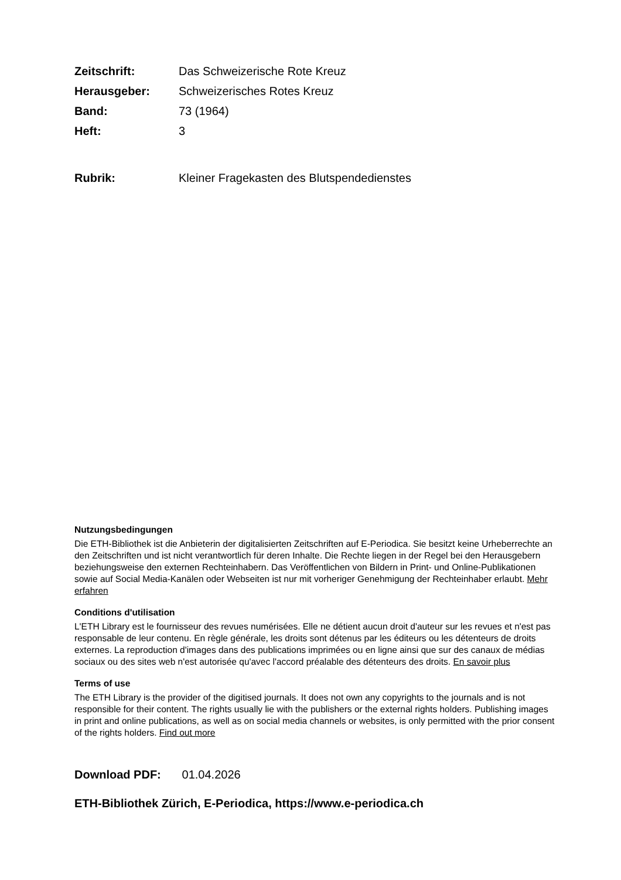Zeitschrift: Das Schweizerische Rote Kreuz Herausgeber: Schweizerisches Rotes Kreuz Band: 73 (1964) Heft: 3
Rubrik: Kleiner Fragekasten des Blutspendedienstes
Nutzungsbedingungen
Die ETH-Bibliothek ist die Anbieterin der digitalisierten Zeitschriften auf E-Periodica. Sie besitzt keine Urheberrechte an den Zeitschriften und ist nicht verantwortlich für deren Inhalte. Die Rechte liegen in der Regel bei den Herausgebern beziehungsweise den externen Rechteinhabern. Das Veröffentlichen von Bildern in Print- und Online-Publikationen sowie auf Social Media-Kanälen oder Webseiten ist nur mit vorheriger Genehmigung der Rechteinhaber erlaubt. Mehr erfahren
Conditions d'utilisation
L'ETH Library est le fournisseur des revues numérisées. Elle ne détient aucun droit d'auteur sur les revues et n'est pas responsable de leur contenu. En règle générale, les droits sont détenus par les éditeurs ou les détenteurs de droits externes. La reproduction d'images dans des publications imprimées ou en ligne ainsi que sur des canaux de médias sociaux ou des sites web n'est autorisée qu'avec l'accord préalable des détenteurs des droits. En savoir plus
Terms of use
The ETH Library is the provider of the digitised journals. It does not own any copyrights to the journals and is not responsible for their content. The rights usually lie with the publishers or the external rights holders. Publishing images in print and online publications, as well as on social media channels or websites, is only permitted with the prior consent of the rights holders. Find out more
Download PDF: 01.04.2026
ETH-Bibliothek Zürich, E-Periodica, https://www.e-periodica.ch